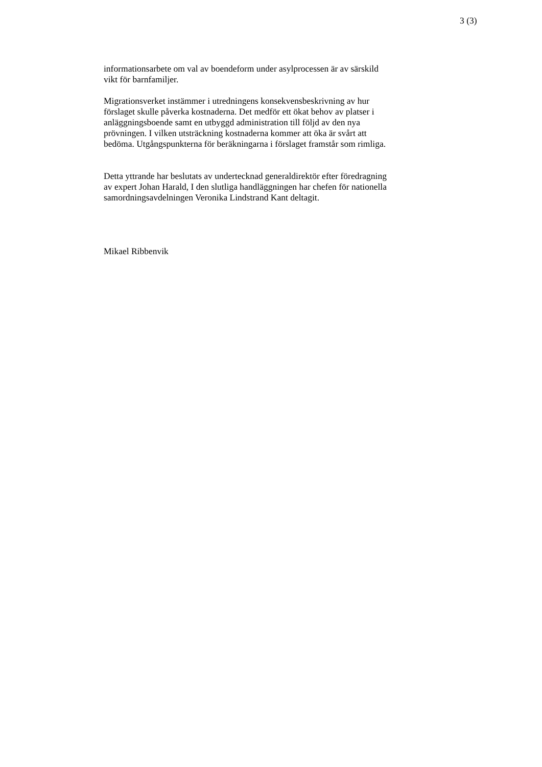3 (3)
informationsarbete om val av boendeform under asylprocessen är av särskild
vikt för barnfamiljer.
Migrationsverket instämmer i utredningens konsekvensbeskrivning av hur
förslaget skulle påverka kostnaderna. Det medför ett ökat behov av platser i
anläggningsboende samt en utbyggd administration till följd av den nya
prövningen. I vilken utsträckning kostnaderna kommer att öka är svårt att
bedöma. Utgångspunkterna för beräkningarna i förslaget framstår som rimliga.
Detta yttrande har beslutats av undertecknad generaldirektör efter föredragning
av expert Johan Harald, I den slutliga handläggningen har chefen för nationella
samordningsavdelningen Veronika Lindstrand Kant deltagit.
Mikael Ribbenvik